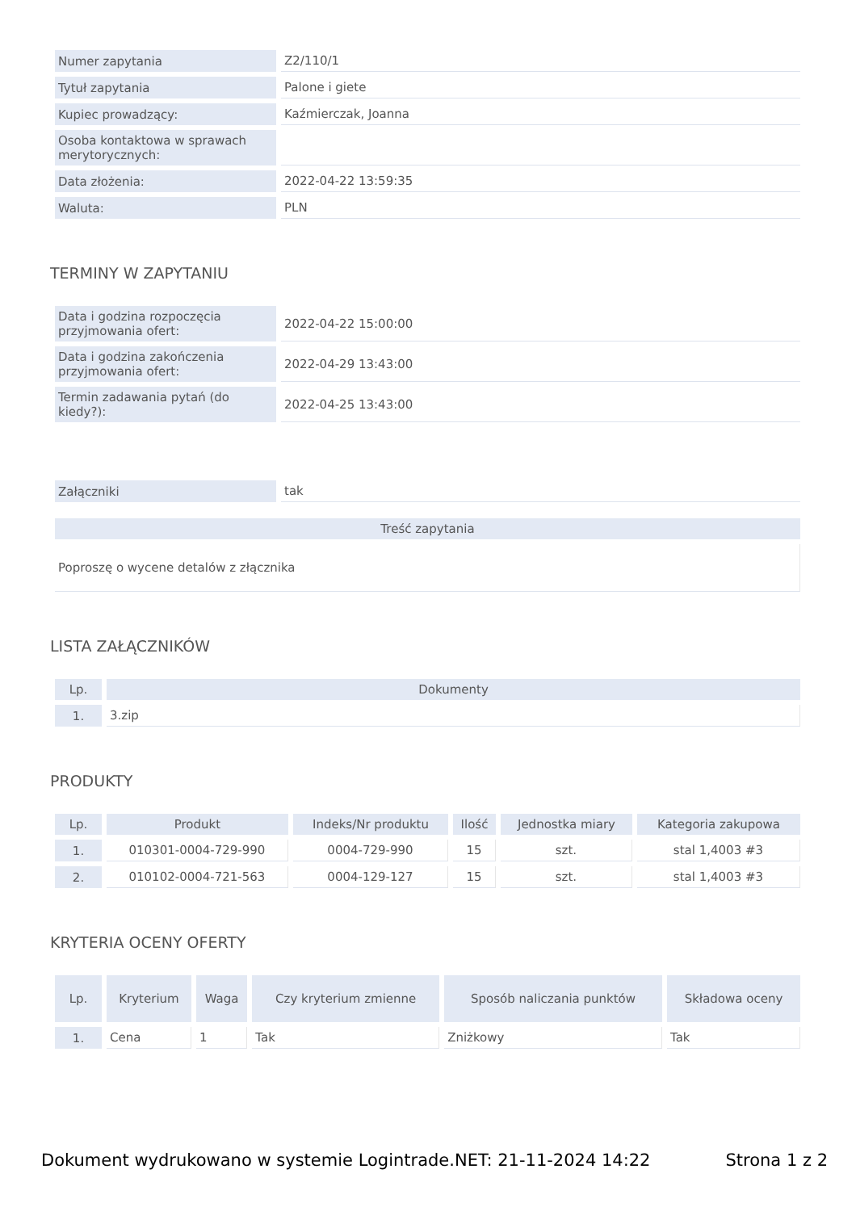| Numer zapytania | Z2/110/1 |
| Tytuł zapytania | Palone i giete |
| Kupiec prowadzący: | Kaźmierczak, Joanna |
| Osoba kontaktowa w sprawach merytorycznych: | |
| Data złożenia: | 2022-04-22 13:59:35 |
| Waluta: | PLN |
TERMINY W ZAPYTANIU
| Data i godzina rozpoczęcia przyjmowania ofert: | 2022-04-22 15:00:00 |
| Data i godzina zakończenia przyjmowania ofert: | 2022-04-29 13:43:00 |
| Termin zadawania pytań (do kiedy?): | 2022-04-25 13:43:00 |
| Załączniki | tak |
| Treść zapytania |
| --- |
| Poproszę o wycene detalów z złącznika |
LISTA ZAŁĄCZNIKÓW
| Lp. | Dokumenty |
| --- | --- |
| 1. | 3.zip |
PRODUKTY
| Lp. | Produkt | Indeks/Nr produktu | Ilość | Jednostka miary | Kategoria zakupowa |
| --- | --- | --- | --- | --- | --- |
| 1. | 010301-0004-729-990 | 0004-729-990 | 15 | szt. | stal 1,4003 #3 |
| 2. | 010102-0004-721-563 | 0004-129-127 | 15 | szt. | stal 1,4003 #3 |
KRYTERIA OCENY OFERTY
| Lp. | Kryterium | Waga | Czy kryterium zmienne | Sposób naliczania punktów | Składowa oceny |
| --- | --- | --- | --- | --- | --- |
| 1. | Cena | 1 | Tak | Zniżkowy | Tak |
Dokument wydrukowano w systemie Logintrade.NET: 21-11-2024 14:22 Strona 1 z 2